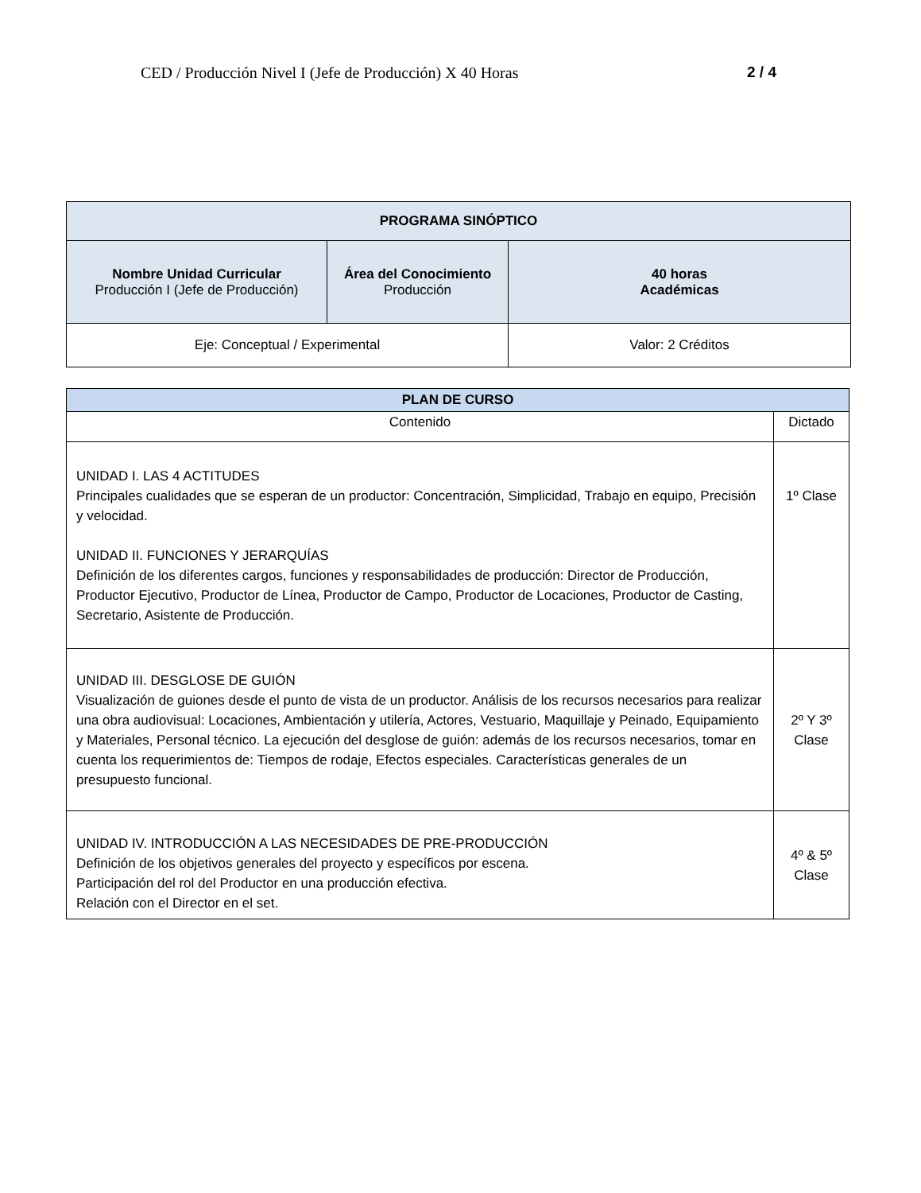CED / Producción Nivel I (Jefe de Producción) X 40 Horas 2 / 4
| PROGRAMA SINÓPTICO | | |
| --- | --- | --- |
| Nombre Unidad Curricular Producción I (Jefe de Producción) | Área del Conocimiento Producción | 40 horas Académicas |
| Eje: Conceptual / Experimental | | Valor: 2 Créditos |
| PLAN DE CURSO | |
| --- | --- |
| Contenido | Dictado |
| UNIDAD I. LAS 4 ACTITUDES Principales cualidades que se esperan de un productor: Concentración, Simplicidad, Trabajo en equipo, Precisión y velocidad. UNIDAD II. FUNCIONES Y JERARQUÍAS Definición de los diferentes cargos, funciones y responsabilidades de producción: Director de Producción, Productor Ejecutivo, Productor de Línea, Productor de Campo, Productor de Locaciones, Productor de Casting, Secretario, Asistente de Producción. | 1º Clase |
| UNIDAD III. DESGLOSE DE GUIÓN Visualización de guiones desde el punto de vista de un productor. Análisis de los recursos necesarios para realizar una obra audiovisual: Locaciones, Ambientación y utilería, Actores, Vestuario, Maquillaje y Peinado, Equipamiento y Materiales, Personal técnico. La ejecución del desglose de guión: además de los recursos necesarios, tomar en cuenta los requerimientos de: Tiempos de rodaje, Efectos especiales. Características generales de un presupuesto funcional. | 2º Y 3º Clase |
| UNIDAD IV. INTRODUCCIÓN A LAS NECESIDADES DE PRE-PRODUCCIÓN Definición de los objetivos generales del proyecto y específicos por escena. Participación del rol del Productor en una producción efectiva. Relación con el Director en el set. | 4º & 5º Clase |